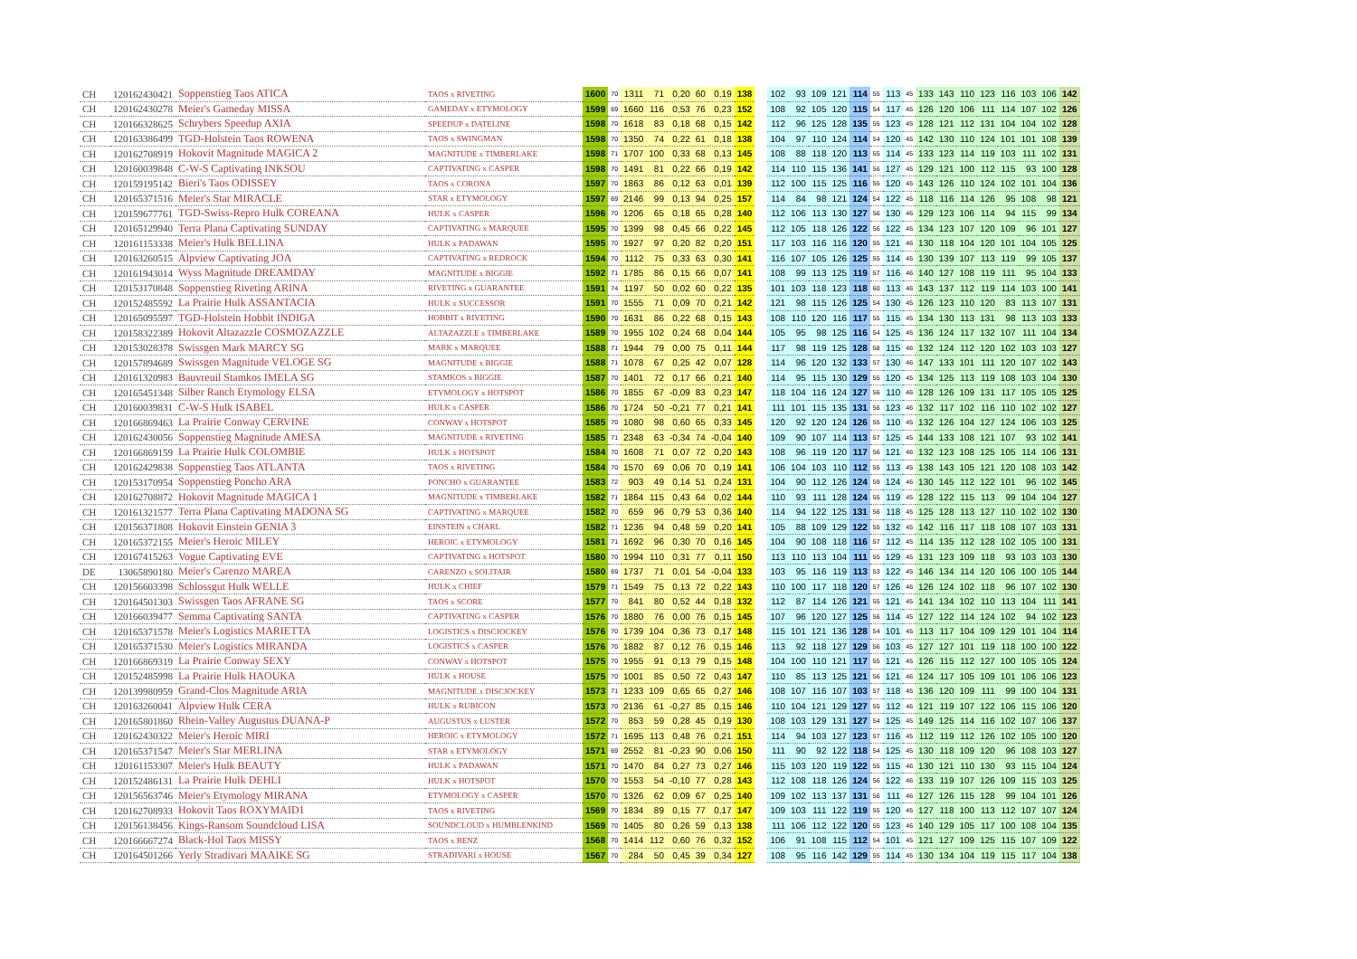| CH | 120162430421 | Soppenstieg Taos ATICA | TAOS x RIVETING | 1600 | 70 | 1311 | 71 | 0,20 | 60 | 0,19 | 138 | 102 | 93 | 109 | 121 | 114 | 55 | 113 | 45 | 133 | 143 | 110 | 123 | 116 | 103 | 106 | 142 |
| CH | 120162430278 | Meier's Gameday MISSA | GAMEDAY x ETYMOLOGY | 1599 | 69 | 1660 | 116 | 0,53 | 76 | 0,23 | 152 | 108 | 92 | 105 | 120 | 115 | 54 | 117 | 45 | 126 | 120 | 106 | 111 | 114 | 107 | 102 | 126 |
| CH | 120166328625 | Schrybers Speedup AXIA | SPEEDUP x DATELINE | 1598 | 70 | 1618 | 83 | 0,18 | 68 | 0,15 | 142 | 112 | 96 | 125 | 128 | 135 | 55 | 123 | 45 | 128 | 121 | 112 | 131 | 104 | 104 | 102 | 128 |
| CH | 120163386499 | TGD-Holstein Taos ROWENA | TAOS x SWINGMAN | 1598 | 70 | 1350 | 74 | 0,22 | 61 | 0,18 | 138 | 104 | 97 | 110 | 124 | 114 | 54 | 120 | 45 | 142 | 130 | 110 | 124 | 101 | 101 | 108 | 139 |
| CH | 120162708919 | Hokovit Magnitude MAGICA 2 | MAGNITUDE x TIMBERLAKE | 1598 | 71 | 1707 | 100 | 0,33 | 68 | 0,13 | 145 | 108 | 88 | 118 | 120 | 113 | 55 | 114 | 45 | 133 | 123 | 114 | 119 | 103 | 111 | 102 | 131 |
| CH | 120160039848 | C-W-S Captivating INKSOU | CAPTIVATING x CASPER | 1598 | 70 | 1491 | 81 | 0,22 | 66 | 0,19 | 142 | 114 | 110 | 115 | 136 | 141 | 56 | 127 | 45 | 129 | 121 | 100 | 112 | 115 | 93 | 100 | 128 |
| CH | 120159195142 | Bieri's Taos ODISSEY | TAOS x CORONA | 1597 | 70 | 1863 | 86 | 0,12 | 63 | 0,01 | 139 | 112 | 100 | 115 | 125 | 116 | 55 | 120 | 45 | 143 | 126 | 110 | 124 | 102 | 101 | 104 | 136 |
| CH | 120165371516 | Meier's Star MIRACLE | STAR x ETYMOLOGY | 1597 | 69 | 2146 | 99 | 0,13 | 94 | 0,25 | 157 | 114 | 84 | 98 | 121 | 124 | 54 | 122 | 45 | 118 | 116 | 114 | 126 | 95 | 108 | 98 | 121 |
| CH | 120159677761 | TGD-Swiss-Repro Hulk COREANA | HULK x CASPER | 1596 | 70 | 1206 | 65 | 0,18 | 65 | 0,28 | 140 | 112 | 106 | 113 | 130 | 127 | 56 | 130 | 46 | 129 | 123 | 106 | 114 | 94 | 115 | 99 | 134 |
| CH | 120165129940 | Terra Plana Captivating SUNDAY | CAPTIVATING x MARQUEE | 1595 | 70 | 1399 | 98 | 0,45 | 66 | 0,22 | 145 | 112 | 105 | 118 | 126 | 122 | 56 | 122 | 45 | 134 | 123 | 107 | 120 | 109 | 96 | 101 | 127 |
| CH | 120161153338 | Meier's Hulk BELLINA | HULK x PADAWAN | 1595 | 70 | 1927 | 97 | 0,20 | 82 | 0,20 | 151 | 117 | 103 | 116 | 116 | 120 | 55 | 121 | 46 | 130 | 118 | 104 | 120 | 101 | 104 | 105 | 125 |
| CH | 120163260515 | Alpview Captivating JOA | CAPTIVATING x REDROCK | 1594 | 70 | 1112 | 75 | 0,33 | 63 | 0,30 | 141 | 116 | 107 | 105 | 126 | 125 | 55 | 114 | 45 | 130 | 139 | 107 | 113 | 119 | 99 | 105 | 137 |
| CH | 120161943014 | Wyss Magnitude DREAMDAY | MAGNITUDE x BIGGIE | 1592 | 71 | 1785 | 86 | 0,15 | 66 | 0,07 | 141 | 108 | 99 | 113 | 125 | 119 | 57 | 116 | 46 | 140 | 127 | 108 | 119 | 111 | 95 | 104 | 133 |
| CH | 120153170848 | Soppenstieg Riveting ARINA | RIVETING x GUARANTEE | 1591 | 74 | 1197 | 50 | 0,02 | 60 | 0,22 | 135 | 101 | 103 | 118 | 123 | 118 | 60 | 113 | 46 | 143 | 137 | 112 | 119 | 114 | 103 | 100 | 141 |
| CH | 120152485592 | La Prairie Hulk ASSANTACIA | HULK x SUCCESSOR | 1591 | 70 | 1555 | 71 | 0,09 | 70 | 0,21 | 142 | 121 | 98 | 115 | 126 | 125 | 54 | 130 | 45 | 126 | 123 | 110 | 120 | 83 | 113 | 107 | 131 |
| CH | 120165095597 | TGD-Holstein Hobbit INDIGA | HOBBIT x RIVETING | 1590 | 70 | 1631 | 86 | 0,22 | 68 | 0,15 | 143 | 108 | 110 | 120 | 116 | 117 | 55 | 115 | 45 | 134 | 130 | 113 | 131 | 98 | 113 | 103 | 133 |
| CH | 120158322389 | Hokovit Altazazzle COSMOZAZZLE | ALTAZAZZLE x TIMBERLAKE | 1589 | 70 | 1955 | 102 | 0,24 | 68 | 0,04 | 144 | 105 | 95 | 98 | 125 | 116 | 54 | 125 | 45 | 136 | 124 | 117 | 132 | 107 | 111 | 104 | 134 |
| CH | 120153028378 | Swissgen Mark MARCY SG | MARK x MARQUEE | 1588 | 71 | 1944 | 79 | 0,00 | 75 | 0,11 | 144 | 117 | 98 | 119 | 125 | 128 | 58 | 115 | 46 | 132 | 124 | 112 | 120 | 102 | 103 | 103 | 127 |
| CH | 120157894689 | Swissgen Magnitude VELOGE SG | MAGNITUDE x BIGGIE | 1588 | 71 | 1078 | 67 | 0,25 | 42 | 0,07 | 128 | 114 | 96 | 120 | 132 | 133 | 57 | 130 | 46 | 147 | 133 | 101 | 111 | 120 | 107 | 102 | 143 |
| CH | 120161320983 | Bauvreuil Stamkos IMELA SG | STAMKOS x BIGGIE | 1587 | 70 | 1401 | 72 | 0,17 | 66 | 0,21 | 140 | 114 | 95 | 115 | 130 | 129 | 55 | 120 | 45 | 134 | 125 | 113 | 119 | 108 | 103 | 104 | 130 |
| CH | 120165451348 | Silber Ranch Etymology ELSA | ETYMOLOGY x HOTSPOT | 1586 | 70 | 1855 | 67 | -0,09 | 83 | 0,23 | 147 | 118 | 104 | 116 | 124 | 127 | 56 | 110 | 46 | 128 | 126 | 109 | 131 | 117 | 105 | 105 | 125 |
| CH | 120160039831 | C-W-S Hulk ISABEL | HULK x CASPER | 1586 | 70 | 1724 | 50 | -0,21 | 77 | 0,21 | 141 | 111 | 101 | 115 | 135 | 131 | 56 | 123 | 46 | 132 | 117 | 102 | 116 | 110 | 102 | 102 | 127 |
| CH | 120166869463 | La Prairie Conway CERVINE | CONWAY x HOTSPOT | 1585 | 70 | 1080 | 98 | 0,60 | 65 | 0,33 | 145 | 120 | 92 | 120 | 124 | 126 | 55 | 110 | 45 | 132 | 126 | 104 | 127 | 124 | 106 | 103 | 125 |
| CH | 120162430056 | Soppenstieg Magnitude AMESA | MAGNITUDE x RIVETING | 1585 | 71 | 2348 | 63 | -0,34 | 74 | -0,04 | 140 | 109 | 90 | 107 | 114 | 113 | 57 | 125 | 45 | 144 | 133 | 108 | 121 | 107 | 93 | 102 | 141 |
| CH | 120166869159 | La Prairie Hulk COLOMBIE | HULK x HOTSPOT | 1584 | 70 | 1608 | 71 | 0,07 | 72 | 0,20 | 143 | 108 | 96 | 119 | 120 | 117 | 56 | 121 | 46 | 132 | 123 | 108 | 125 | 105 | 114 | 106 | 131 |
| CH | 120162429838 | Soppenstieg Taos ATLANTA | TAOS x RIVETING | 1584 | 70 | 1570 | 69 | 0,06 | 70 | 0,19 | 141 | 106 | 104 | 103 | 110 | 112 | 55 | 113 | 45 | 138 | 143 | 105 | 121 | 120 | 108 | 103 | 142 |
| CH | 120153170954 | Soppenstieg Poncho ARA | PONCHO x GUARANTEE | 1583 | 72 | 903 | 49 | 0,14 | 51 | 0,24 | 131 | 104 | 90 | 112 | 126 | 124 | 59 | 124 | 46 | 130 | 145 | 112 | 122 | 101 | 96 | 102 | 145 |
| CH | 120162708872 | Hokovit Magnitude MAGICA 1 | MAGNITUDE x TIMBERLAKE | 1582 | 71 | 1864 | 115 | 0,43 | 64 | 0,02 | 144 | 110 | 93 | 111 | 128 | 124 | 55 | 119 | 45 | 128 | 122 | 115 | 113 | 99 | 104 | 104 | 127 |
| CH | 120161321577 | Terra Plana Captivating MADONA SG | CAPTIVATING x MARQUEE | 1582 | 70 | 659 | 96 | 0,79 | 53 | 0,36 | 140 | 114 | 94 | 122 | 125 | 131 | 56 | 118 | 45 | 125 | 128 | 113 | 127 | 110 | 102 | 102 | 130 |
| CH | 120156371808 | Hokovit Einstein GENIA 3 | EINSTEIN x CHARL | 1582 | 71 | 1236 | 94 | 0,48 | 59 | 0,20 | 141 | 105 | 88 | 109 | 129 | 122 | 55 | 132 | 45 | 142 | 116 | 117 | 118 | 108 | 107 | 103 | 131 |
| CH | 120165372155 | Meier's Heroic MILEY | HEROIC x ETYMOLOGY | 1581 | 71 | 1692 | 96 | 0,30 | 70 | 0,16 | 145 | 104 | 90 | 108 | 118 | 116 | 57 | 112 | 45 | 114 | 135 | 112 | 128 | 102 | 105 | 100 | 131 |
| CH | 120167415263 | Vogue Captivating EVE | CAPTIVATING x HOTSPOT | 1580 | 70 | 1994 | 110 | 0,31 | 77 | 0,11 | 150 | 113 | 110 | 113 | 104 | 111 | 55 | 129 | 45 | 131 | 123 | 109 | 118 | 93 | 103 | 103 | 130 |
| DE | 13065890180 | Meier's Carenzo MAREA | CARENZO x SOLITAIR | 1580 | 69 | 1737 | 71 | 0,01 | 54 | -0,04 | 133 | 103 | 95 | 116 | 119 | 113 | 53 | 122 | 45 | 146 | 134 | 114 | 120 | 106 | 100 | 105 | 144 |
| CH | 120156603398 | Schlossgut Hulk WELLE | HULK x CHIEF | 1579 | 71 | 1549 | 75 | 0,13 | 72 | 0,22 | 143 | 110 | 100 | 117 | 118 | 120 | 57 | 126 | 46 | 126 | 124 | 102 | 118 | 96 | 107 | 102 | 130 |
| CH | 120164501303 | Swissgen Taos AFRANE SG | TAOS x SCORE | 1577 | 70 | 841 | 80 | 0,52 | 44 | 0,18 | 132 | 112 | 87 | 114 | 126 | 121 | 55 | 121 | 45 | 141 | 134 | 102 | 110 | 113 | 104 | 111 | 141 |
| CH | 120166039477 | Semma Captivating SANTA | CAPTIVATING x CASPER | 1576 | 70 | 1880 | 76 | 0,00 | 76 | 0,15 | 145 | 107 | 96 | 120 | 127 | 125 | 56 | 114 | 45 | 127 | 122 | 114 | 124 | 102 | 94 | 102 | 123 |
| CH | 120165371578 | Meier's Logistics MARIETTA | LOGISTICS x DISCJOCKEY | 1576 | 70 | 1739 | 104 | 0,36 | 73 | 0,17 | 148 | 115 | 101 | 121 | 136 | 128 | 54 | 101 | 45 | 113 | 117 | 104 | 109 | 129 | 101 | 104 | 114 |
| CH | 120165371530 | Meier's Logistics MIRANDA | LOGISTICS x CASPER | 1576 | 70 | 1882 | 87 | 0,12 | 76 | 0,15 | 146 | 113 | 92 | 118 | 127 | 129 | 56 | 103 | 45 | 127 | 127 | 101 | 119 | 118 | 100 | 100 | 122 |
| CH | 120166869319 | La Prairie Conway SEXY | CONWAY x HOTSPOT | 1575 | 70 | 1955 | 91 | 0,13 | 79 | 0,15 | 148 | 104 | 100 | 110 | 121 | 117 | 55 | 121 | 45 | 126 | 115 | 112 | 127 | 100 | 105 | 105 | 124 |
| CH | 120152485998 | La Prairie Hulk HAOUKA | HULK x HOUSE | 1575 | 70 | 1001 | 85 | 0,50 | 72 | 0,43 | 147 | 110 | 85 | 113 | 125 | 121 | 56 | 121 | 46 | 124 | 117 | 105 | 109 | 101 | 106 | 106 | 123 |
| CH | 120139980959 | Grand-Clos Magnitude ARIA | MAGNITUDE x DISCJOCKEY | 1573 | 71 | 1233 | 109 | 0,65 | 65 | 0,27 | 146 | 108 | 107 | 116 | 107 | 103 | 57 | 118 | 45 | 136 | 120 | 109 | 111 | 99 | 100 | 104 | 131 |
| CH | 120163260041 | Alpview Hulk CERA | HULK x RUBICON | 1573 | 70 | 2136 | 61 | -0,27 | 85 | 0,15 | 146 | 110 | 104 | 121 | 129 | 127 | 55 | 112 | 46 | 121 | 119 | 107 | 122 | 106 | 115 | 106 | 120 |
| CH | 120165801860 | Rhein-Valley Augustus DUANA-P | AUGUSTUS x LUSTER | 1572 | 70 | 853 | 59 | 0,28 | 45 | 0,19 | 130 | 108 | 103 | 129 | 131 | 127 | 54 | 125 | 45 | 149 | 125 | 114 | 116 | 102 | 107 | 106 | 137 |
| CH | 120162430322 | Meier's Heroic MIRI | HEROIC x ETYMOLOGY | 1572 | 71 | 1695 | 113 | 0,48 | 76 | 0,21 | 151 | 114 | 94 | 103 | 127 | 123 | 57 | 116 | 45 | 112 | 119 | 112 | 126 | 102 | 105 | 100 | 120 |
| CH | 120165371547 | Meier's Star MERLINA | STAR x ETYMOLOGY | 1571 | 69 | 2552 | 81 | -0,23 | 90 | 0,06 | 150 | 111 | 90 | 92 | 122 | 118 | 54 | 125 | 45 | 130 | 118 | 109 | 120 | 96 | 108 | 103 | 127 |
| CH | 120161153307 | Meier's Hulk BEAUTY | HULK x PADAWAN | 1571 | 70 | 1470 | 84 | 0,27 | 73 | 0,27 | 146 | 115 | 103 | 120 | 119 | 122 | 55 | 115 | 46 | 130 | 121 | 110 | 130 | 93 | 115 | 104 | 124 |
| CH | 120152486131 | La Prairie Hulk DEHLI | HULK x HOTSPOT | 1570 | 70 | 1553 | 54 | -0,10 | 77 | 0,28 | 143 | 112 | 108 | 118 | 126 | 124 | 56 | 122 | 46 | 133 | 119 | 107 | 126 | 109 | 115 | 103 | 125 |
| CH | 120156563746 | Meier's Etymology MIRANA | ETYMOLOGY x CASPER | 1570 | 70 | 1326 | 62 | 0,09 | 67 | 0,25 | 140 | 109 | 102 | 113 | 137 | 131 | 56 | 111 | 46 | 127 | 126 | 115 | 128 | 99 | 104 | 101 | 126 |
| CH | 120162708933 | Hokovit Taos ROXYMAID1 | TAOS x RIVETING | 1569 | 70 | 1834 | 89 | 0,15 | 77 | 0,17 | 147 | 109 | 103 | 111 | 122 | 119 | 55 | 120 | 45 | 127 | 118 | 100 | 113 | 112 | 107 | 107 | 124 |
| CH | 120156138456 | Kings-Ransom Soundcloud LISA | SOUNDCLOUD x HUMBLENKIND | 1569 | 70 | 1405 | 80 | 0,26 | 59 | 0,13 | 138 | 111 | 106 | 112 | 122 | 120 | 55 | 123 | 46 | 140 | 129 | 105 | 117 | 100 | 108 | 104 | 135 |
| CH | 120166667274 | Black-Hol Taos MISSY | TAOS x BENZ | 1568 | 70 | 1414 | 112 | 0,60 | 76 | 0,32 | 152 | 106 | 91 | 108 | 115 | 112 | 54 | 101 | 45 | 121 | 127 | 109 | 125 | 115 | 107 | 109 | 122 |
| CH | 120164501266 | Yerly Stradivari MAAIKE SG | STRADIVARI x HOUSE | 1567 | 70 | 284 | 50 | 0,45 | 39 | 0,34 | 127 | 108 | 95 | 116 | 142 | 129 | 55 | 114 | 45 | 130 | 134 | 104 | 119 | 115 | 117 | 104 | 138 |